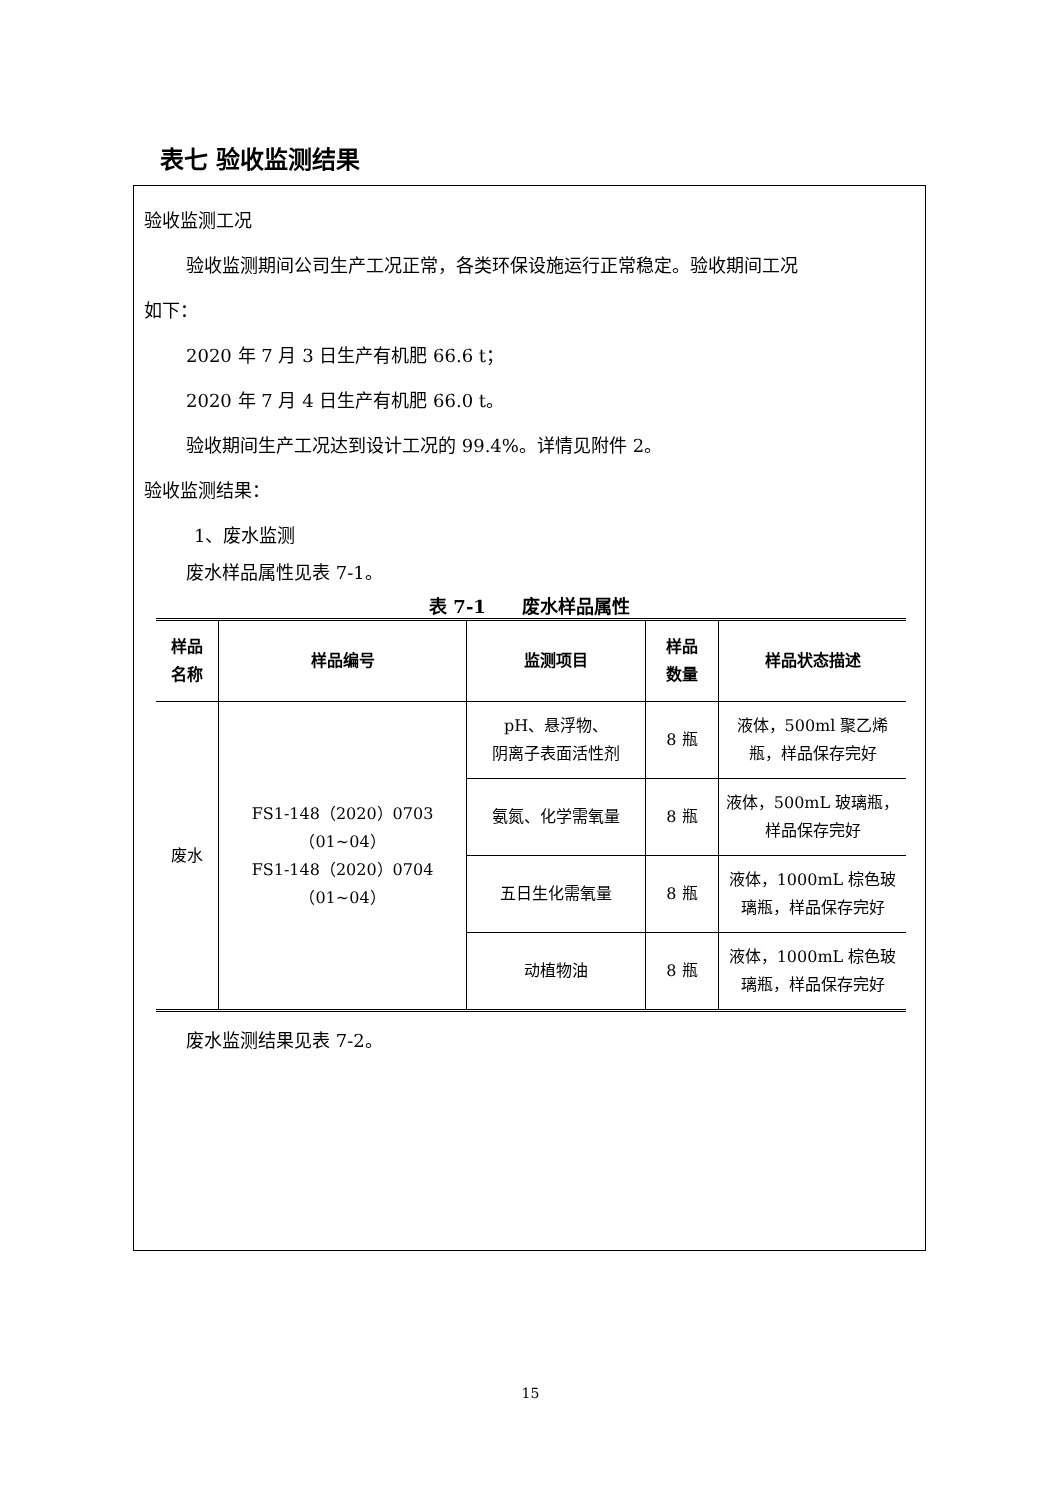表七 验收监测结果
验收监测工况
验收监测期间公司生产工况正常，各类环保设施运行正常稳定。验收期间工况
如下：
2020 年 7 月 3 日生产有机肥 66.6 t；
2020 年 7 月 4 日生产有机肥 66.0 t。
验收期间生产工况达到设计工况的 99.4%。详情见附件 2。
验收监测结果：
1、废水监测
废水样品属性见表 7-1。
表 7-1　　废水样品属性
| 样品 名称 | 样品编号 | 监测项目 | 样品 数量 | 样品状态描述 |
| --- | --- | --- | --- | --- |
| 废水 | FS1-148（2020）0703（01~04） FS1-148（2020）0704（01~04） | pH、悬浮物、 阴离子表面活性剂 | 8 瓶 | 液体，500ml 聚乙烯瓶，样品保存完好 |
| | | 氨氮、化学需氧量 | 8 瓶 | 液体，500mL 玻璃瓶，样品保存完好 |
| | | 五日生化需氧量 | 8 瓶 | 液体，1000mL 棕色玻璃瓶，样品保存完好 |
| | | 动植物油 | 8 瓶 | 液体，1000mL 棕色玻璃瓶，样品保存完好 |
废水监测结果见表 7-2。
15